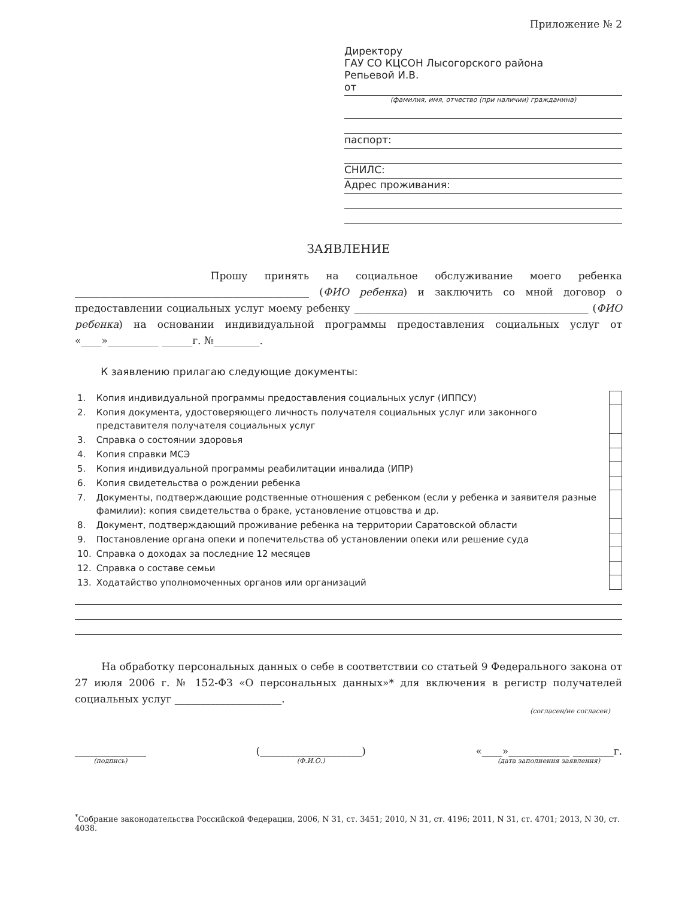Приложение № 2
Директору
ГАУ СО КЦСОН Лысогорского района
Репьевой И.В.
от
(фамилия, имя, отчество (при наличии) гражданина)
паспорт:
СНИЛС:
Адрес проживания:
ЗАЯВЛЕНИЕ
Прошу принять на социальное обслуживание моего ребенка ______________________________________________ (ФИО ребенка) и заключить со мной договор о предоставлении социальных услуг моему ребенку ______________________________________________ (ФИО ребенка) на основании индивидуальной программы предоставления социальных услуг от «____»__________ ______г. №_________.
К заявлению прилагаю следующие документы:
| 1. | Копия индивидуальной программы предоставления социальных услуг (ИППСУ) |
| 2. | Копия документа, удостоверяющего личность получателя социальных услуг или законного представителя получателя социальных услуг |
| 3. | Справка о состоянии здоровья |
| 4. | Копия справки МСЭ |
| 5. | Копия индивидуальной программы реабилитации инвалида (ИПР) |
| 6. | Копия свидетельства о рождении ребенка |
| 7. | Документы, подтверждающие родственные отношения с ребенком (если у ребенка и заявителя разные фамилии): копия свидетельства о браке, установление отцовства и др. |
| 8. | Документ, подтверждающий проживание ребенка на территории Саратовской области |
| 9. | Постановление органа опеки и попечительства об установлении опеки или решение суда |
| 10. | Справка о доходах за последние 12 месяцев |
| 12. | Справка о составе семьи |
| 13. | Ходатайство уполномоченных органов или организаций |
На обработку персональных данных о себе в соответствии со статьей 9 Федерального закона от 27 июля 2006 г. № 152-ФЗ «О персональных данных»* для включения в регистр получателей социальных услуг _____________________.
(согласен/не согласен)
______________
(подпись)
(____________________)
(Ф.И.О.)
«____»____________ ________г.
(дата заполнения заявления)
<sup>*</sup> Собрание законодательства Российской Федерации, 2006, N 31, ст. 3451; 2010, N 31, ст. 4196; 2011, N 31, ст. 4701; 2013, N 30, ст. 4038.